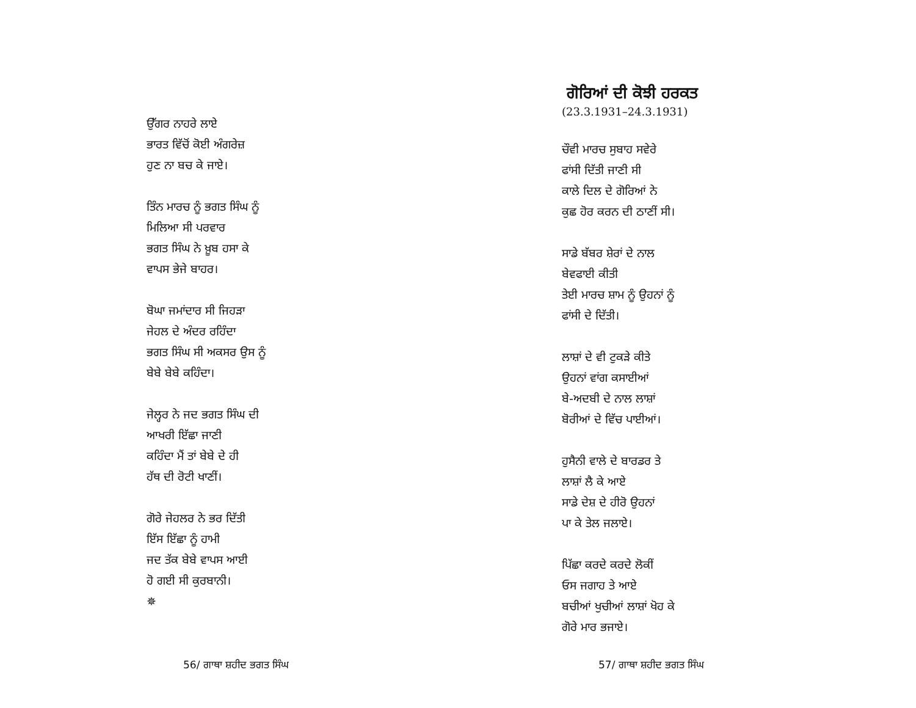ਉੱਗਰ ਨਾਹਰੇ ਲਾਏ
ਭਾਰਤ ਵਿੱਚੋਂ ਕੋਈ ਅੰਗਰੇਜ਼
ਹੁਣ ਨਾ ਬਚ ਕੇ ਜਾਏ।
ਤਿੰਨ ਮਾਰਚ ਨੂੰ ਭਗਤ ਸਿੰਘ ਨੂੰ
ਮਿਲਿਆ ਸੀ ਪਰਵਾਰ
ਭਗਤ ਸਿੰਘ ਨੇ ਖ਼ੂਬ ਹਸਾ ਕੇ
ਵਾਪਸ ਭੇਜੇ ਬਾਹਰ।
ਬੋਘਾ ਜਮਾਂਦਾਰ ਸੀ ਜਿਹੜਾ
ਜੇਹਲ ਦੇ ਅੰਦਰ ਰਹਿੰਦਾ
ਭਗਤ ਸਿੰਘ ਸੀ ਅਕਸਰ ਉਸ ਨੂੰ
ਬੇਬੇ ਬੇਬੇ ਕਹਿੰਦਾ।
ਜੇਲ੍ਹਰ ਨੇ ਜਦ ਭਗਤ ਸਿੰਘ ਦੀ
ਆਖਰੀ ਇੱਛਾ ਜਾਣੀ
ਕਹਿੰਦਾ ਮੈਂ ਤਾਂ ਬੇਬੇ ਦੇ ਹੀ
ਹੱਥ ਦੀ ਰੋਟੀ ਖਾਣੀਂ।
ਗੋਰੇ ਜੇਹਲਰ ਨੇ ਭਰ ਦਿੱਤੀ
ਇੱਸ ਇੱਛਾ ਨੂੰ ਹਾਮੀ
ਜਦ ਤੱਕ ਬੇਬੇ ਵਾਪਸ ਆਈ
ਹੋ ਗਈ ਸੀ ਕੁਰਬਾਨੀ।
✵
56/ ਗਾਥਾ ਸ਼ਹੀਦ ਭਗਤ ਸਿੰਘ
ਗੋਰਿਆਂ ਦੀ ਕੋਝੀ ਹਰਕਤ
(23.3.1931–24.3.1931)
ਚੌਵੀ ਮਾਰਚ ਸੁਬਾਹ ਸਵੇਰੇ
ਫਾਂਸੀ ਦਿੱਤੀ ਜਾਣੀ ਸੀ
ਕਾਲੇ ਦਿਲ ਦੇ ਗੋਰਿਆਂ ਨੇ
ਕੁਛ ਹੋਰ ਕਰਨ ਦੀ ਠਾਣੀਂ ਸੀ।
ਸਾਡੇ ਬੱਬਰ ਸ਼ੇਰਾਂ ਦੇ ਨਾਲ
ਬੇਵਫਾਈ ਕੀਤੀ
ਤੇਈ ਮਾਰਚ ਸ਼ਾਮ ਨੂੰ ਉਹਨਾਂ ਨੂੰ
ਫਾਂਸੀ ਦੇ ਦਿੱਤੀ।
ਲਾਸ਼ਾਂ ਦੇ ਵੀ ਟੁਕੜੇ ਕੀਤੇ
ਉਹਨਾਂ ਵਾਂਗ ਕਸਾਈਆਂ
ਬੇ-ਅਦਬੀ ਦੇ ਨਾਲ ਲਾਸ਼ਾਂ
ਬੋਰੀਆਂ ਦੇ ਵਿੱਚ ਪਾਈਆਂ।
ਹੁਸੈਨੀ ਵਾਲੇ ਦੇ ਬਾਰਡਰ ਤੇ
ਲਾਸ਼ਾਂ ਲੈ ਕੇ ਆਏ
ਸਾਡੇ ਦੇਸ਼ ਦੇ ਹੀਰੋ ਉਹਨਾਂ
ਪਾ ਕੇ ਤੇਲ ਜਲਾਏ।
ਪਿੱਛਾ ਕਰਦੇ ਕਰਦੇ ਲੋਕੀਂ
ਓਸ ਜਗਾਹ ਤੇ ਆਏ
ਬਚੀਆਂ ਖੁਚੀਆਂ ਲਾਸ਼ਾਂ ਖੋਹ ਕੇ
ਗੋਰੇ ਮਾਰ ਭਜਾਏ।
57/ ਗਾਥਾ ਸ਼ਹੀਦ ਭਗਤ ਸਿੰਘ